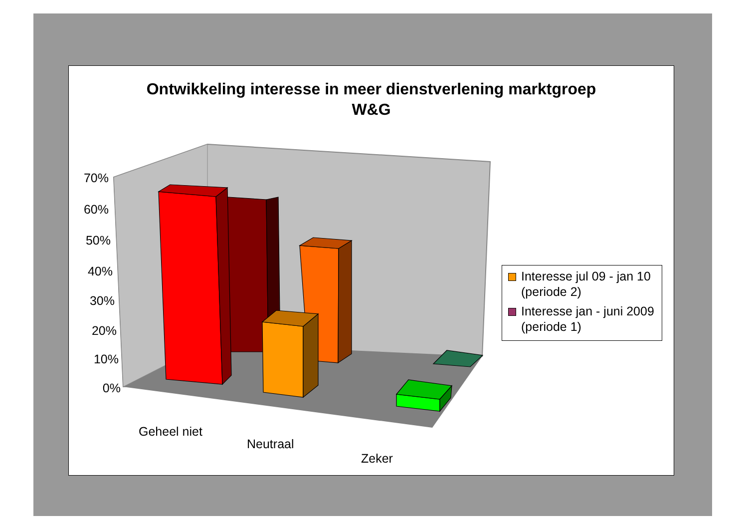Ontwikkeling interesse in meer dienstverlening marktgroep
W&G
70%
60%
50%
40%
30%
20%
10%
0%
Geheel niet
Neutraal
Zeker
Interesse jul 09 - jan 10 (periode 2)
Interesse jan - juni 2009 (periode 1)